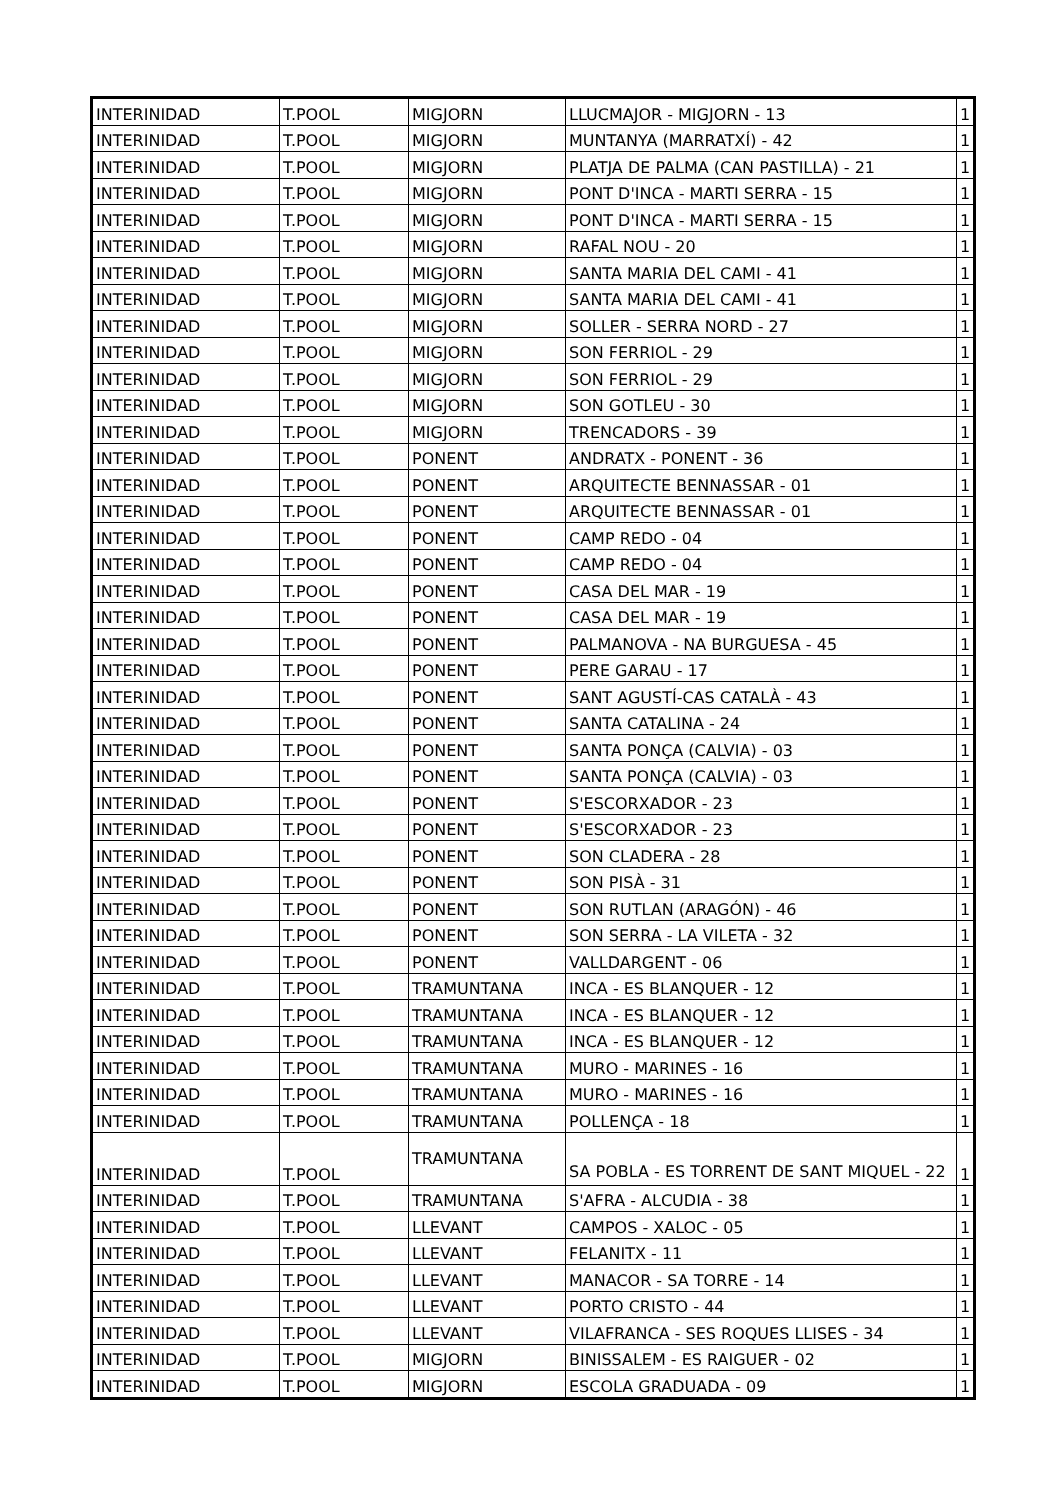| INTERINIDAD | T.POOL | MIGJORN | LLUCMAJOR - MIGJORN - 13 | 1 |
| INTERINIDAD | T.POOL | MIGJORN | MUNTANYA (MARRATXÍ) - 42 | 1 |
| INTERINIDAD | T.POOL | MIGJORN | PLATJA DE PALMA (CAN PASTILLA) - 21 | 1 |
| INTERINIDAD | T.POOL | MIGJORN | PONT D'INCA - MARTI SERRA - 15 | 1 |
| INTERINIDAD | T.POOL | MIGJORN | PONT D'INCA - MARTI SERRA - 15 | 1 |
| INTERINIDAD | T.POOL | MIGJORN | RAFAL NOU - 20 | 1 |
| INTERINIDAD | T.POOL | MIGJORN | SANTA MARIA DEL CAMI - 41 | 1 |
| INTERINIDAD | T.POOL | MIGJORN | SANTA MARIA DEL CAMI - 41 | 1 |
| INTERINIDAD | T.POOL | MIGJORN | SOLLER - SERRA NORD - 27 | 1 |
| INTERINIDAD | T.POOL | MIGJORN | SON FERRIOL - 29 | 1 |
| INTERINIDAD | T.POOL | MIGJORN | SON FERRIOL - 29 | 1 |
| INTERINIDAD | T.POOL | MIGJORN | SON GOTLEU - 30 | 1 |
| INTERINIDAD | T.POOL | MIGJORN | TRENCADORS - 39 | 1 |
| INTERINIDAD | T.POOL | PONENT | ANDRATX - PONENT - 36 | 1 |
| INTERINIDAD | T.POOL | PONENT | ARQUITECTE BENNASSAR - 01 | 1 |
| INTERINIDAD | T.POOL | PONENT | ARQUITECTE BENNASSAR - 01 | 1 |
| INTERINIDAD | T.POOL | PONENT | CAMP REDO - 04 | 1 |
| INTERINIDAD | T.POOL | PONENT | CAMP REDO - 04 | 1 |
| INTERINIDAD | T.POOL | PONENT | CASA DEL MAR - 19 | 1 |
| INTERINIDAD | T.POOL | PONENT | CASA DEL MAR - 19 | 1 |
| INTERINIDAD | T.POOL | PONENT | PALMANOVA - NA BURGUESA - 45 | 1 |
| INTERINIDAD | T.POOL | PONENT | PERE GARAU - 17 | 1 |
| INTERINIDAD | T.POOL | PONENT | SANT AGUSTÍ-CAS CATALÀ - 43 | 1 |
| INTERINIDAD | T.POOL | PONENT | SANTA CATALINA - 24 | 1 |
| INTERINIDAD | T.POOL | PONENT | SANTA PONÇA (CALVIA) - 03 | 1 |
| INTERINIDAD | T.POOL | PONENT | SANTA PONÇA (CALVIA) - 03 | 1 |
| INTERINIDAD | T.POOL | PONENT | S'ESCORXADOR - 23 | 1 |
| INTERINIDAD | T.POOL | PONENT | S'ESCORXADOR - 23 | 1 |
| INTERINIDAD | T.POOL | PONENT | SON CLADERA - 28 | 1 |
| INTERINIDAD | T.POOL | PONENT | SON PISÀ - 31 | 1 |
| INTERINIDAD | T.POOL | PONENT | SON RUTLAN (ARAGÓN) - 46 | 1 |
| INTERINIDAD | T.POOL | PONENT | SON SERRA - LA VILETA - 32 | 1 |
| INTERINIDAD | T.POOL | PONENT | VALLDARGENT - 06 | 1 |
| INTERINIDAD | T.POOL | TRAMUNTANA | INCA - ES BLANQUER - 12 | 1 |
| INTERINIDAD | T.POOL | TRAMUNTANA | INCA - ES BLANQUER - 12 | 1 |
| INTERINIDAD | T.POOL | TRAMUNTANA | INCA - ES BLANQUER - 12 | 1 |
| INTERINIDAD | T.POOL | TRAMUNTANA | MURO - MARINES - 16 | 1 |
| INTERINIDAD | T.POOL | TRAMUNTANA | MURO - MARINES - 16 | 1 |
| INTERINIDAD | T.POOL | TRAMUNTANA | POLLENÇA - 18 | 1 |
| INTERINIDAD | T.POOL | TRAMUNTANA | SA POBLA - ES TORRENT DE SANT MIQUEL - 22 | 1 |
| INTERINIDAD | T.POOL | TRAMUNTANA | S'AFRA - ALCUDIA - 38 | 1 |
| INTERINIDAD | T.POOL | LLEVANT | CAMPOS - XALOC - 05 | 1 |
| INTERINIDAD | T.POOL | LLEVANT | FELANITX - 11 | 1 |
| INTERINIDAD | T.POOL | LLEVANT | MANACOR - SA TORRE - 14 | 1 |
| INTERINIDAD | T.POOL | LLEVANT | PORTO CRISTO - 44 | 1 |
| INTERINIDAD | T.POOL | LLEVANT | VILAFRANCA - SES ROQUES LLISES - 34 | 1 |
| INTERINIDAD | T.POOL | MIGJORN | BINISSALEM - ES RAIGUER - 02 | 1 |
| INTERINIDAD | T.POOL | MIGJORN | ESCOLA GRADUADA - 09 | 1 |